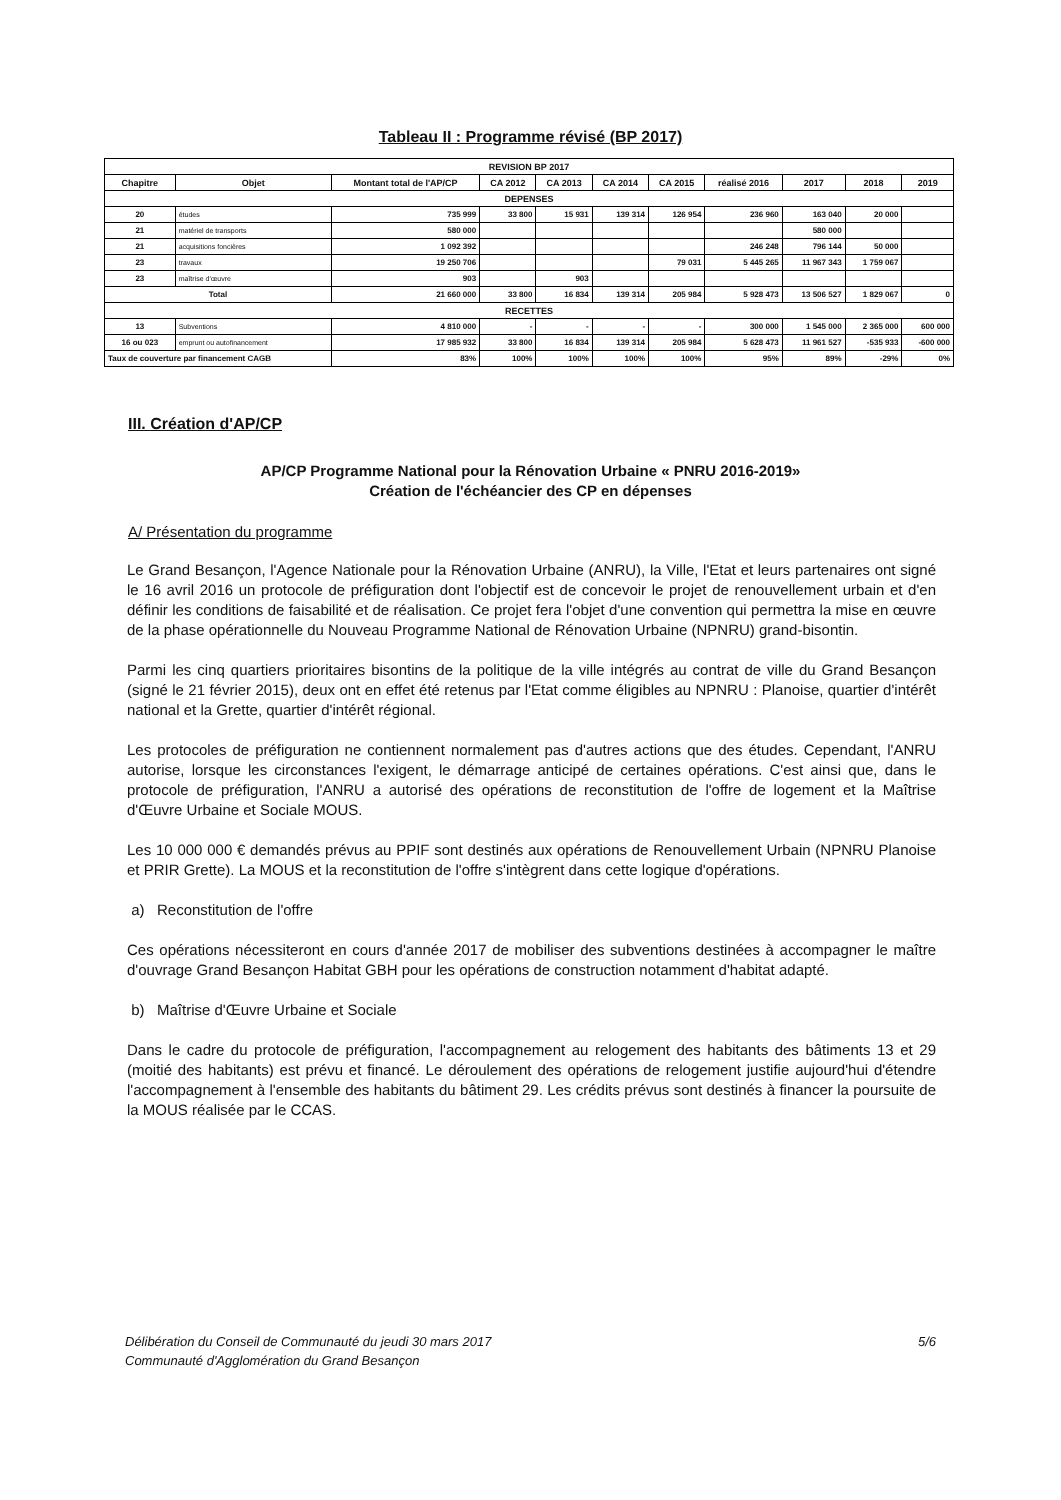Tableau II : Programme révisé (BP 2017)
| REVISION BP 2017 | | | | | | | | | | |
| --- | --- | --- | --- | --- | --- | --- | --- | --- | --- | --- |
| Chapitre | Objet | Montant total de l'AP/CP | CA 2012 | CA 2013 | CA 2014 | CA 2015 | réalisé 2016 | 2017 | 2018 | 2019 |
| DEPENSES | | | | | | | | | | |
| 20 | études | 735 999 | 33 800 | 15 931 | 139 314 | 126 954 | 236 960 | 163 040 | 20 000 | |
| 21 | matériel de transports | 580 000 | | | | | | 580 000 | | |
| 21 | acquisitions foncières | 1 092 392 | | | | | 246 248 | 796 144 | 50 000 | |
| 23 | travaux | 19 250 706 | | | | 79 031 | 5 445 265 | 11 967 343 | 1 759 067 | |
| 23 | maîtrise d'œuvre | 903 | | 903 | | | | | | |
| Total | | 21 660 000 | 33 800 | 16 834 | 139 314 | 205 984 | 5 928 473 | 13 506 527 | 1 829 067 | 0 |
| RECETTES | | | | | | | | | | |
| 13 | Subventions | 4 810 000 | - | - | - | - | 300 000 | 1 545 000 | 2 365 000 | 600 000 |
| 16 ou 023 | emprunt ou autofinancement | 17 985 932 | 33 800 | 16 834 | 139 314 | 205 984 | 5 628 473 | 11 961 527 | -535 933 | -600 000 |
| Taux de couverture par financement CAGB | | 83% | 100% | 100% | 100% | 100% | 95% | 89% | -29% | 0% |
III. Création d'AP/CP
AP/CP Programme National pour la Rénovation Urbaine « PNRU 2016-2019»
Création de l'échéancier des CP en dépenses
A/ Présentation du programme
Le Grand Besançon, l'Agence Nationale pour la Rénovation Urbaine (ANRU), la Ville, l'Etat et leurs partenaires ont signé le 16 avril 2016 un protocole de préfiguration dont l'objectif est de concevoir le projet de renouvellement urbain et d'en définir les conditions de faisabilité et de réalisation. Ce projet fera l'objet d'une convention qui permettra la mise en œuvre de la phase opérationnelle du Nouveau Programme National de Rénovation Urbaine (NPNRU) grand-bisontin.
Parmi les cinq quartiers prioritaires bisontins de la politique de la ville intégrés au contrat de ville du Grand Besançon (signé le 21 février 2015), deux ont en effet été retenus par l'Etat comme éligibles au NPNRU : Planoise, quartier d'intérêt national et la Grette, quartier d'intérêt régional.
Les protocoles de préfiguration ne contiennent normalement pas d'autres actions que des études. Cependant, l'ANRU autorise, lorsque les circonstances l'exigent, le démarrage anticipé de certaines opérations. C'est ainsi que, dans le protocole de préfiguration, l'ANRU a autorisé des opérations de reconstitution de l'offre de logement et la Maîtrise d'Œuvre Urbaine et Sociale MOUS.
Les 10 000 000 € demandés prévus au PPIF sont destinés aux opérations de Renouvellement Urbain (NPNRU Planoise et PRIR Grette). La MOUS et la reconstitution de l'offre s'intègrent dans cette logique d'opérations.
a) Reconstitution de l'offre
Ces opérations nécessiteront en cours d'année 2017 de mobiliser des subventions destinées à accompagner le maître d'ouvrage Grand Besançon Habitat GBH pour les opérations de construction notamment d'habitat adapté.
b) Maîtrise d'Œuvre Urbaine et Sociale
Dans le cadre du protocole de préfiguration, l'accompagnement au relogement des habitants des bâtiments 13 et 29 (moitié des habitants) est prévu et financé. Le déroulement des opérations de relogement justifie aujourd'hui d'étendre l'accompagnement à l'ensemble des habitants du bâtiment 29. Les crédits prévus sont destinés à financer la poursuite de la MOUS réalisée par le CCAS.
Délibération du Conseil de Communauté du jeudi 30 mars 2017
Communauté d'Agglomération du Grand Besançon
5/6